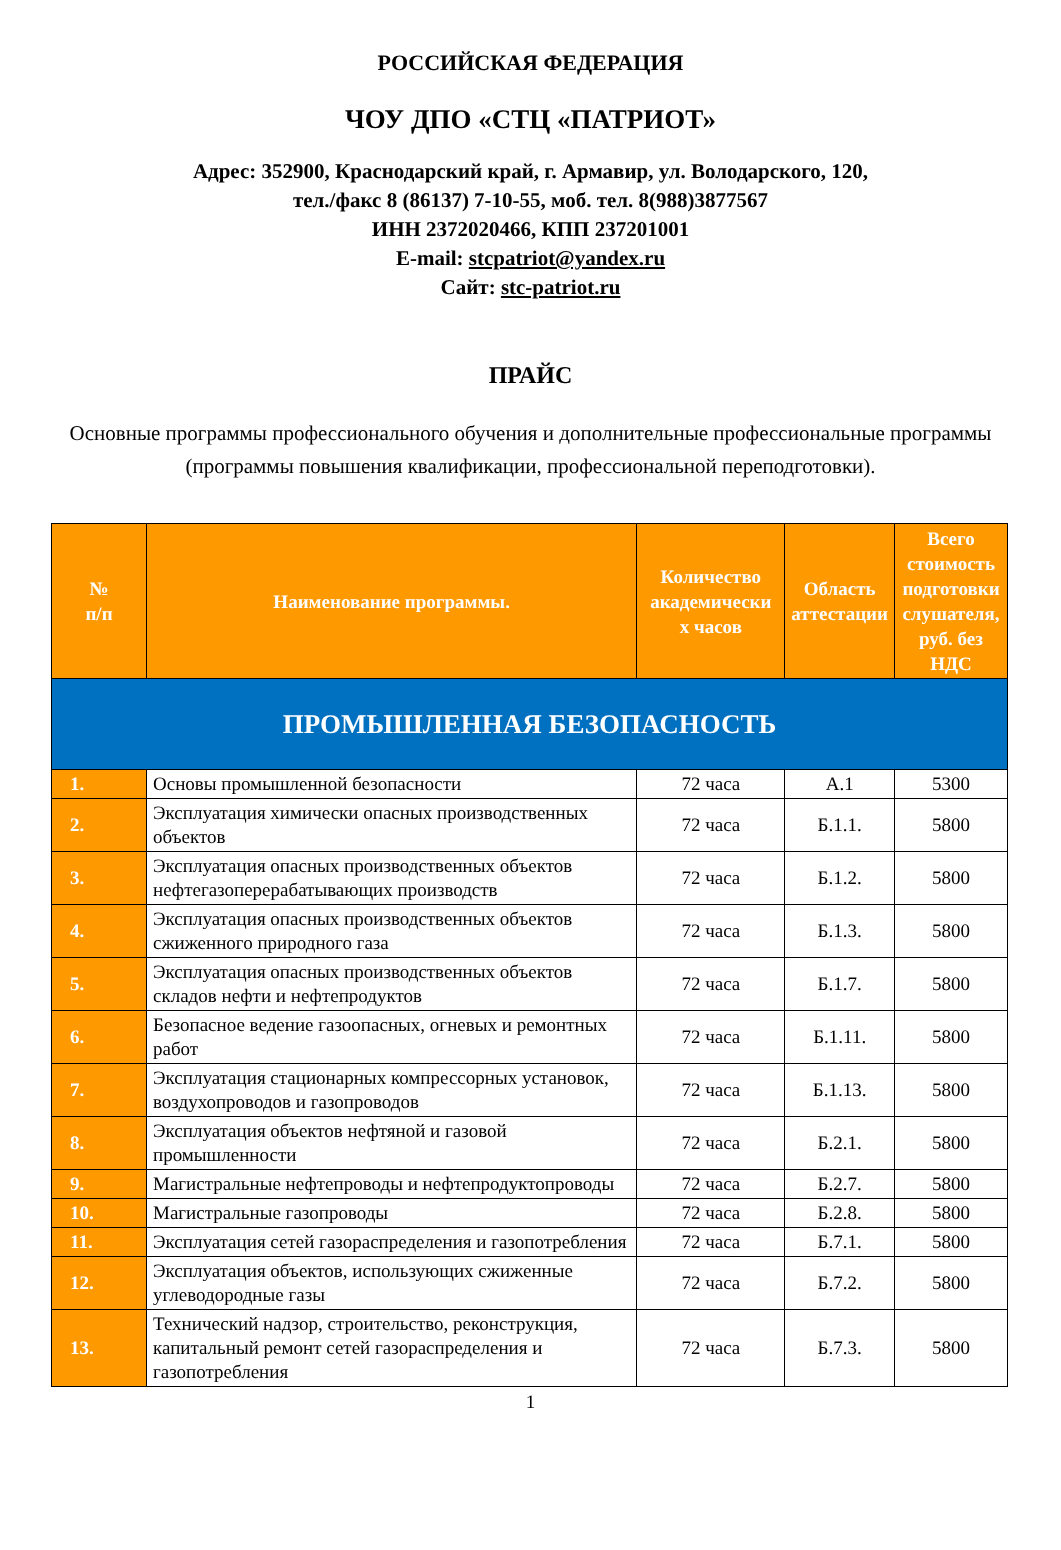РОССИЙСКАЯ ФЕДЕРАЦИЯ
ЧОУ ДПО «СТЦ «ПАТРИОТ»
Адрес: 352900, Краснодарский край, г. Армавир, ул. Володарского, 120,
тел./факс 8 (86137) 7-10-55, моб. тел. 8(988)3877567
ИНН 2372020466, КПП 237201001
E-mail: stcpatriot@yandex.ru
Сайт: stc-patriot.ru
ПРАЙС
Основные программы профессионального обучения и дополнительные профессиональные программы (программы повышения квалификации, профессиональной переподготовки).
| № п/п | Наименование программы. | Количество академически х часов | Область аттестации | Всего стоимость подготовки слушателя, руб. без НДС |
| --- | --- | --- | --- | --- |
| ПРОМЫШЛЕННАЯ БЕЗОПАСНОСТЬ | | | | |
| 1. | Основы промышленной безопасности | 72 часа | А.1 | 5300 |
| 2. | Эксплуатация химически опасных производственных объектов | 72 часа | Б.1.1. | 5800 |
| 3. | Эксплуатация опасных производственных объектов нефтегазоперерабатывающих производств | 72 часа | Б.1.2. | 5800 |
| 4. | Эксплуатация опасных производственных объектов сжиженного природного газа | 72 часа | Б.1.3. | 5800 |
| 5. | Эксплуатация опасных производственных объектов складов нефти и нефтепродуктов | 72 часа | Б.1.7. | 5800 |
| 6. | Безопасное ведение газоопасных, огневых и ремонтных работ | 72 часа | Б.1.11. | 5800 |
| 7. | Эксплуатация стационарных компрессорных установок, воздухопроводов и газопроводов | 72 часа | Б.1.13. | 5800 |
| 8. | Эксплуатация объектов нефтяной и газовой промышленности | 72 часа | Б.2.1. | 5800 |
| 9. | Магистральные нефтепроводы и нефтепродуктопроводы | 72 часа | Б.2.7. | 5800 |
| 10. | Магистральные газопроводы | 72 часа | Б.2.8. | 5800 |
| 11. | Эксплуатация сетей газораспределения и газопотребления | 72 часа | Б.7.1. | 5800 |
| 12. | Эксплуатация объектов, использующих сжиженные углеводородные газы | 72 часа | Б.7.2. | 5800 |
| 13. | Технический надзор, строительство, реконструкция, капитальный ремонт сетей газораспределения и газопотребления | 72 часа | Б.7.3. | 5800 |
1